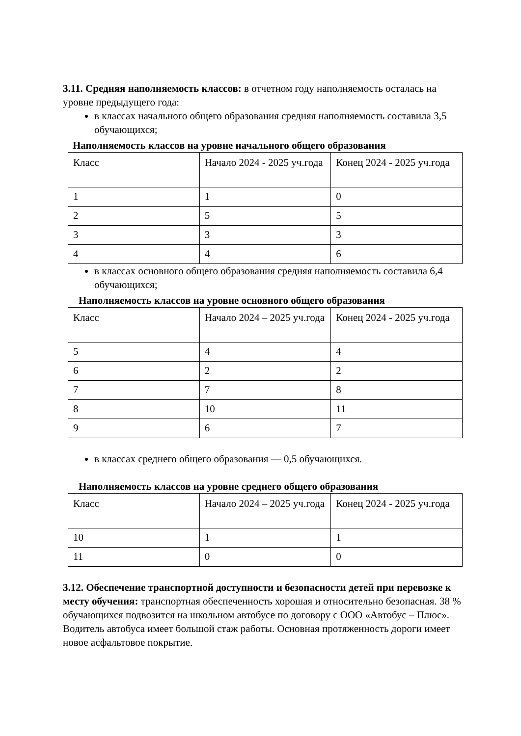3.11. Средняя наполняемость классов: в отчетном году наполняемость осталась на уровне предыдущего года:
в классах начального общего образования средняя наполняемость составила 3,5 обучающихся;
Наполняемость классов на уровне начального общего образования
| Класс | Начало 2024 - 2025 уч.года | Конец 2024 - 2025 уч.года |
| 1 | 1 | 0 |
| 2 | 5 | 5 |
| 3 | 3 | 3 |
| 4 | 4 | 6 |
в классах основного общего образования средняя наполняемость составила 6,4 обучающихся;
Наполняемость классов на уровне основного общего образования
| Класс | Начало 2024 – 2025 уч.года | Конец 2024 - 2025 уч.года |
| 5 | 4 | 4 |
| 6 | 2 | 2 |
| 7 | 7 | 8 |
| 8 | 10 | 11 |
| 9 | 6 | 7 |
в классах среднего общего образования — 0,5 обучающихся.
Наполняемость классов на уровне среднего общего образования
| Класс | Начало 2024 – 2025 уч.года | Конец 2024 - 2025 уч.года |
| 10 | 1 | 1 |
| 11 | 0 | 0 |
3.12. Обеспечение транспортной доступности и безопасности детей при перевозке к месту обучения: транспортная обеспеченность хорошая и относительно безопасная. 38 % обучающихся подвозится на школьном автобусе по договору с ООО «Автобус – Плюс». Водитель автобуса имеет большой стаж работы. Основная протяженность дороги имеет новое асфальтовое покрытие.